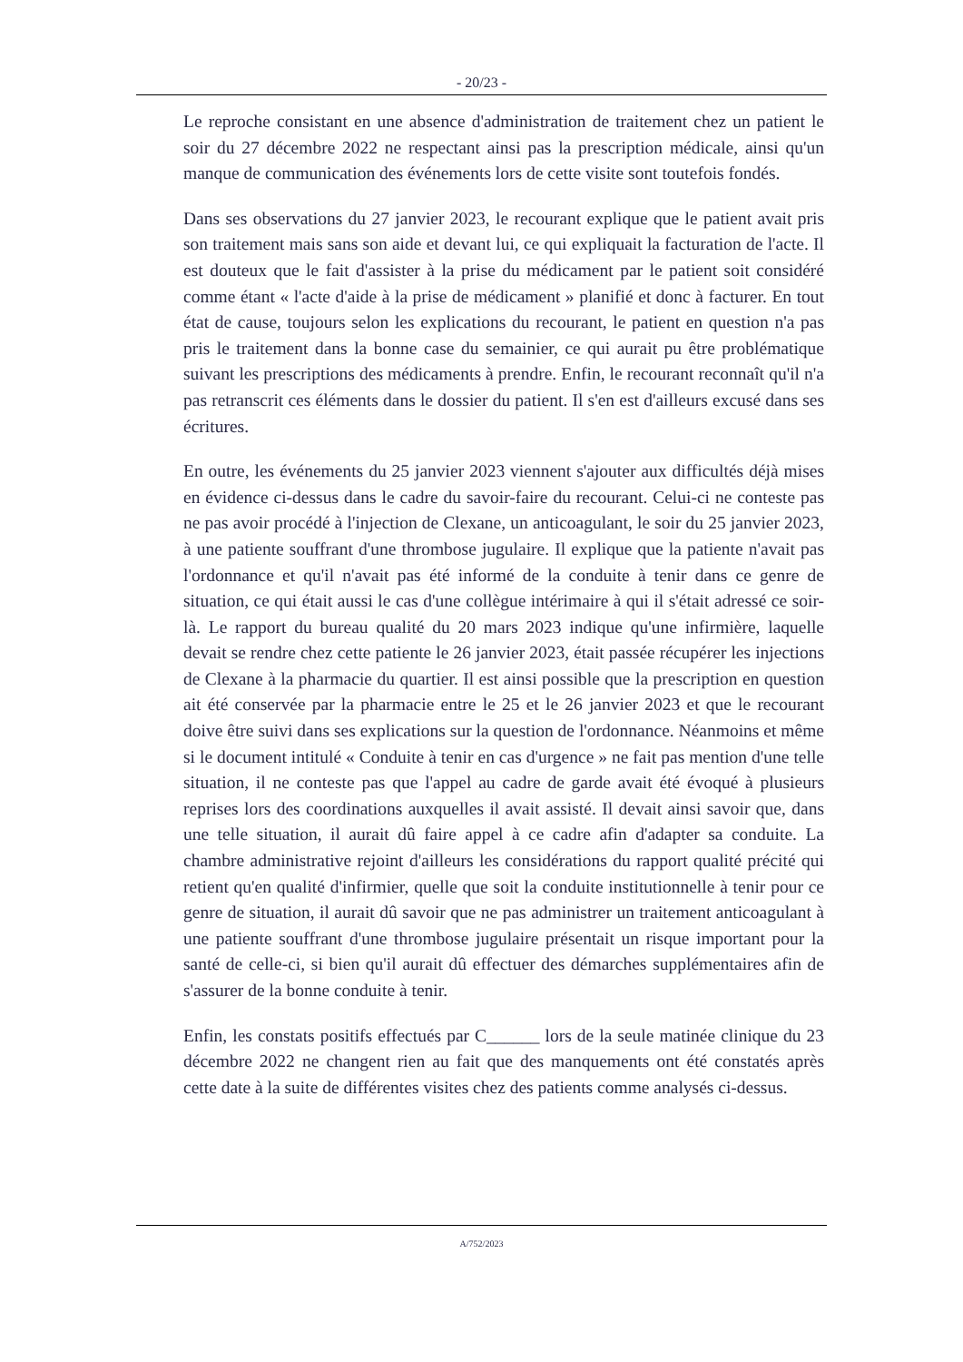- 20/23 -
Le reproche consistant en une absence d'administration de traitement chez un patient le soir du 27 décembre 2022 ne respectant ainsi pas la prescription médicale, ainsi qu'un manque de communication des événements lors de cette visite sont toutefois fondés.
Dans ses observations du 27 janvier 2023, le recourant explique que le patient avait pris son traitement mais sans son aide et devant lui, ce qui expliquait la facturation de l'acte. Il est douteux que le fait d'assister à la prise du médicament par le patient soit considéré comme étant « l'acte d'aide à la prise de médicament » planifié et donc à facturer. En tout état de cause, toujours selon les explications du recourant, le patient en question n'a pas pris le traitement dans la bonne case du semainier, ce qui aurait pu être problématique suivant les prescriptions des médicaments à prendre. Enfin, le recourant reconnaît qu'il n'a pas retranscrit ces éléments dans le dossier du patient. Il s'en est d'ailleurs excusé dans ses écritures.
En outre, les événements du 25 janvier 2023 viennent s'ajouter aux difficultés déjà mises en évidence ci-dessus dans le cadre du savoir-faire du recourant. Celui-ci ne conteste pas ne pas avoir procédé à l'injection de Clexane, un anticoagulant, le soir du 25 janvier 2023, à une patiente souffrant d'une thrombose jugulaire. Il explique que la patiente n'avait pas l'ordonnance et qu'il n'avait pas été informé de la conduite à tenir dans ce genre de situation, ce qui était aussi le cas d'une collègue intérimaire à qui il s'était adressé ce soir-là. Le rapport du bureau qualité du 20 mars 2023 indique qu'une infirmière, laquelle devait se rendre chez cette patiente le 26 janvier 2023, était passée récupérer les injections de Clexane à la pharmacie du quartier. Il est ainsi possible que la prescription en question ait été conservée par la pharmacie entre le 25 et le 26 janvier 2023 et que le recourant doive être suivi dans ses explications sur la question de l'ordonnance. Néanmoins et même si le document intitulé « Conduite à tenir en cas d'urgence » ne fait pas mention d'une telle situation, il ne conteste pas que l'appel au cadre de garde avait été évoqué à plusieurs reprises lors des coordinations auxquelles il avait assisté. Il devait ainsi savoir que, dans une telle situation, il aurait dû faire appel à ce cadre afin d'adapter sa conduite. La chambre administrative rejoint d'ailleurs les considérations du rapport qualité précité qui retient qu'en qualité d'infirmier, quelle que soit la conduite institutionnelle à tenir pour ce genre de situation, il aurait dû savoir que ne pas administrer un traitement anticoagulant à une patiente souffrant d'une thrombose jugulaire présentait un risque important pour la santé de celle-ci, si bien qu'il aurait dû effectuer des démarches supplémentaires afin de s'assurer de la bonne conduite à tenir.
Enfin, les constats positifs effectués par C______ lors de la seule matinée clinique du 23 décembre 2022 ne changent rien au fait que des manquements ont été constatés après cette date à la suite de différentes visites chez des patients comme analysés ci-dessus.
A/752/2023